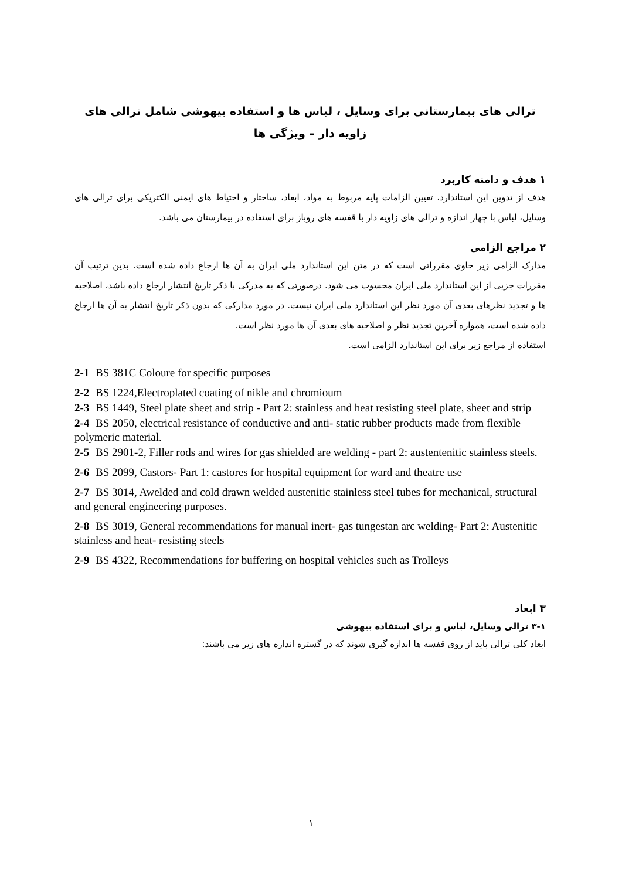ترالی های بیمارستانی برای وسایل ، لباس ها و استفاده بیهوشی شامل ترالی های زاویه دار – ویژگی ها
۱ هدف و دامنه کاربرد
هدف از تدوین این استاندارد، تعیین الزامات پایه مربوط به مواد، ابعاد، ساختار و احتیاط های ایمنی الکتریکی برای ترالی های وسایل، لباس با چهار اندازه و ترالی های زاویه دار با قفسه های روباز برای استفاده در بیمارستان می باشد.
۲ مراجع الزامی
مدارک الزامی زیر حاوی مقرراتی است که در متن این استاندارد ملی ایران به آن ها ارجاع داده شده است. بدین ترتیب آن مقررات جزیی از این استاندارد ملی ایران محسوب می شود. درصورتی که به مدرکی با ذکر تاریخ انتشار ارجاع داده باشد، اصلاحیه ها و تجدید نظرهای بعدی آن مورد نظر این استاندارد ملی ایران نیست. در مورد مدارکی که بدون ذکر تاریخ انتشار به آن ها ارجاع داده شده است، همواره آخرین تجدید نظر و اصلاحیه های بعدی آن ها مورد نظر است.
استفاده از مراجع زیر برای این استاندارد الزامی است.
2-1 BS 381C Coloure for specific purposes
2-2 BS 1224,Electroplated coating of nikle and chromioum
2-3 BS 1449, Steel plate sheet and strip - Part 2: stainless and heat resisting steel plate, sheet and strip
2-4 BS 2050, electrical resistance of conductive and anti- static rubber products made from flexible polymeric material.
2-5 BS 2901-2, Filler rods and wires for gas shielded are welding - part 2: austentenitic stainless steels.
2-6 BS 2099, Castors- Part 1: castores for hospital equipment for ward and theatre use
2-7 BS 3014, Awelded and cold drawn welded austenitic stainless steel tubes for mechanical, structural and general engineering purposes.
2-8 BS 3019, General recommendations for manual inert- gas tungestan arc welding- Part 2: Austenitic stainless and heat- resisting steels
2-9 BS 4322, Recommendations for buffering on hospital vehicles such as Trolleys
۳ ابعاد
۳-۱ ترالی وسایل، لباس و برای استفاده بیهوشی
ابعاد کلی ترالی باید از روی قفسه ها اندازه گیری شوند که در گستره اندازه های زیر می باشند:
۱